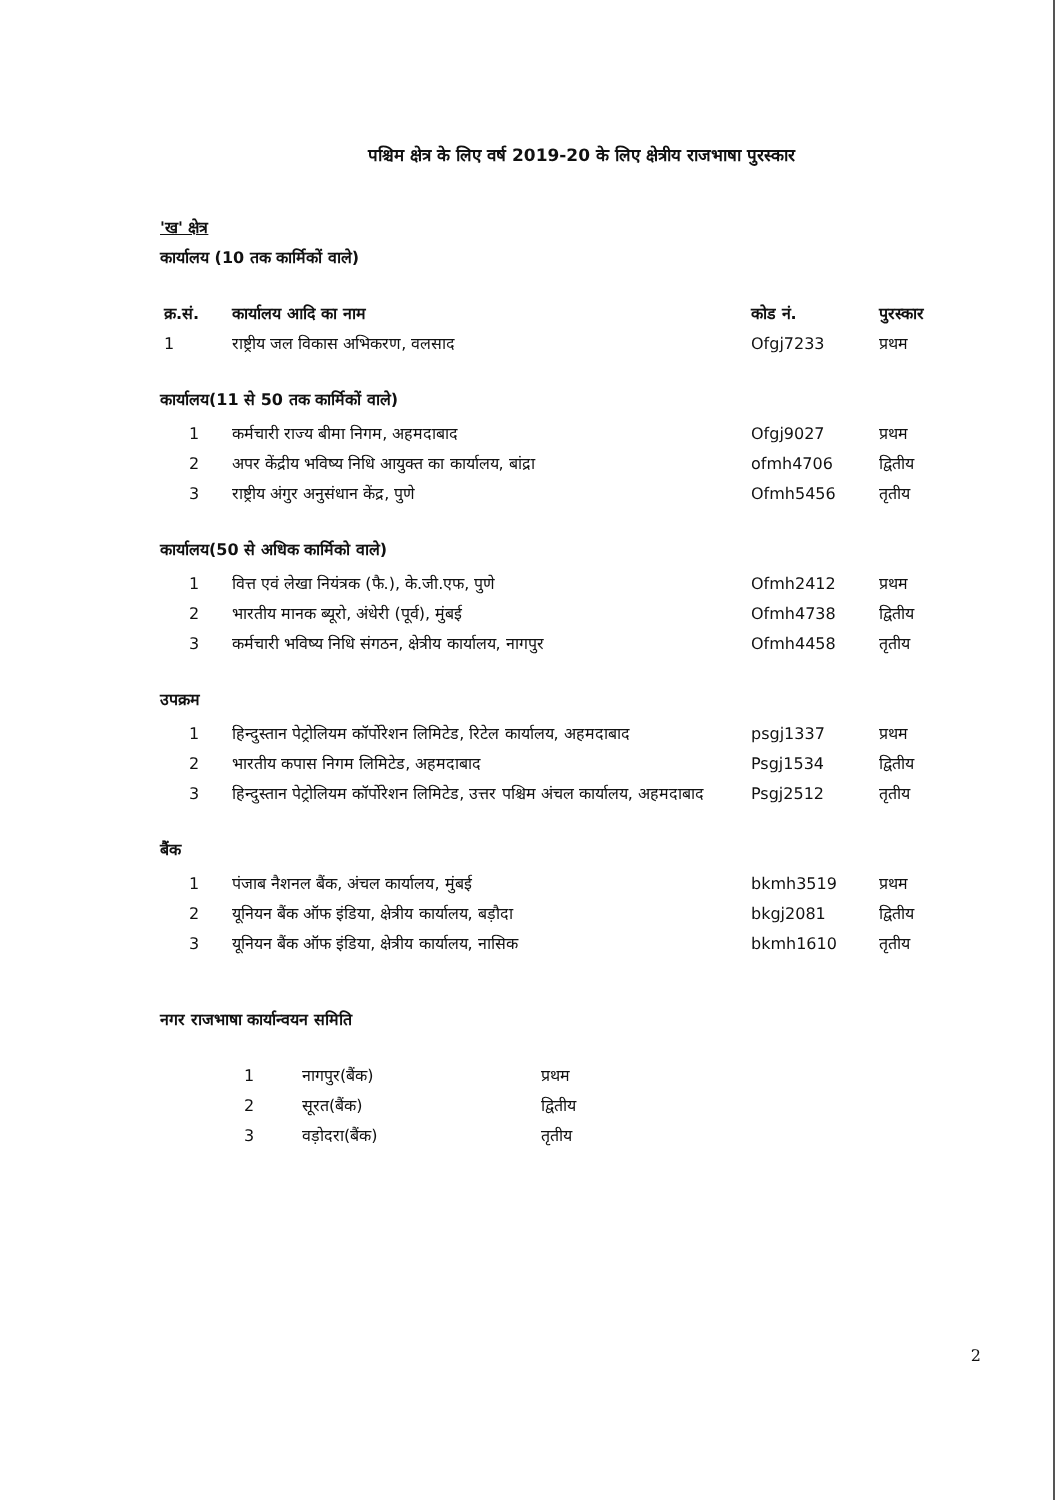पश्चिम क्षेत्र के लिए वर्ष 2019-20 के लिए क्षेत्रीय राजभाषा पुरस्कार
'ख' क्षेत्र
कार्यालय (10 तक कार्मिकों वाले)
| क्र.सं. | कार्यालय आदि का नाम | कोड नं. | पुरस्कार |
| --- | --- | --- | --- |
| 1 | राष्ट्रीय जल विकास अभिकरण, वलसाद | Ofgj7233 | प्रथम |
कार्यालय(11 से 50 तक कार्मिकों वाले)
| 1 | कर्मचारी राज्य बीमा निगम, अहमदाबाद | Ofgj9027 | प्रथम |
| 2 | अपर केंद्रीय भविष्य निधि आयुक्त का कार्यालय, बांद्रा | ofmh4706 | द्वितीय |
| 3 | राष्ट्रीय अंगुर अनुसंधान केंद्र, पुणे | Ofmh5456 | तृतीय |
कार्यालय(50 से अधिक कार्मिको वाले)
| 1 | वित्त एवं लेखा नियंत्रक (फै.), के.जी.एफ, पुणे | Ofmh2412 | प्रथम |
| 2 | भारतीय मानक ब्यूरो, अंधेरी (पूर्व), मुंबई | Ofmh4738 | द्वितीय |
| 3 | कर्मचारी भविष्य निधि संगठन, क्षेत्रीय कार्यालय, नागपुर | Ofmh4458 | तृतीय |
उपक्रम
| 1 | हिन्दुस्तान पेट्रोलियम कॉर्पोरेशन लिमिटेड, रिटेल कार्यालय, अहमदाबाद | psgj1337 | प्रथम |
| 2 | भारतीय कपास निगम लिमिटेड, अहमदाबाद | Psgj1534 | द्वितीय |
| 3 | हिन्दुस्तान पेट्रोलियम कॉर्पोरेशन लिमिटेड, उत्तर पश्चिम अंचल कार्यालय, अहमदाबाद | Psgj2512 | तृतीय |
बैंक
| 1 | पंजाब नैशनल बैंक, अंचल कार्यालय, मुंबई | bkmh3519 | प्रथम |
| 2 | यूनियन बैंक ऑफ इंडिया, क्षेत्रीय कार्यालय, बड़ौदा | bkgj2081 | द्वितीय |
| 3 | यूनियन बैंक ऑफ इंडिया, क्षेत्रीय कार्यालय, नासिक | bkmh1610 | तृतीय |
नगर राजभाषा कार्यान्वयन समिति
| 1 | नागपुर(बैंक) | प्रथम |
| 2 | सूरत(बैंक) | द्वितीय |
| 3 | वड़ोदरा(बैंक) | तृतीय |
2